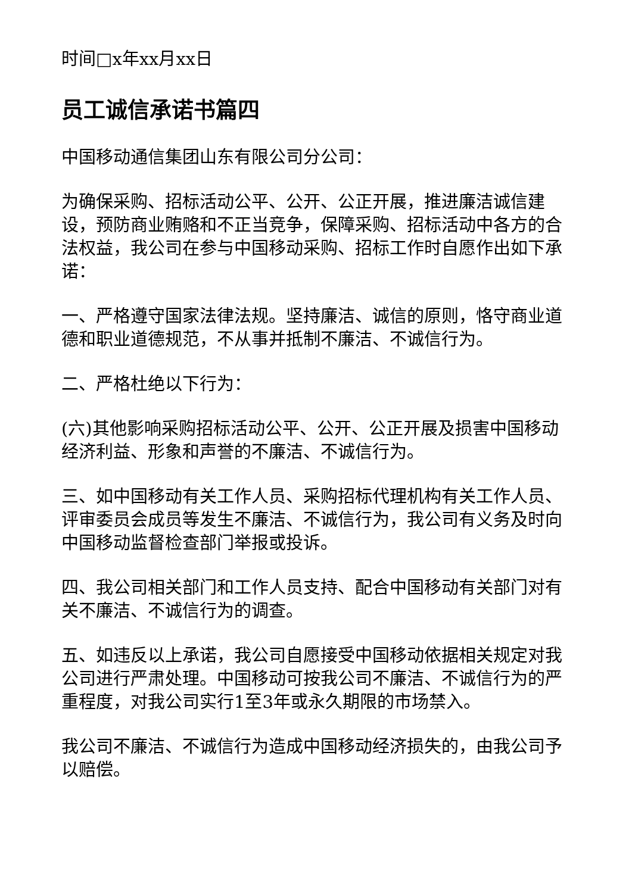时间□x年xx月xx日
员工诚信承诺书篇四
中国移动通信集团山东有限公司分公司：
为确保采购、招标活动公平、公开、公正开展，推进廉洁诚信建设，预防商业贿赂和不正当竞争，保障采购、招标活动中各方的合法权益，我公司在参与中国移动采购、招标工作时自愿作出如下承诺：
一、严格遵守国家法律法规。坚持廉洁、诚信的原则，恪守商业道德和职业道德规范，不从事并抵制不廉洁、不诚信行为。
二、严格杜绝以下行为：
(六)其他影响采购招标活动公平、公开、公正开展及损害中国移动经济利益、形象和声誉的不廉洁、不诚信行为。
三、如中国移动有关工作人员、采购招标代理机构有关工作人员、评审委员会成员等发生不廉洁、不诚信行为，我公司有义务及时向中国移动监督检查部门举报或投诉。
四、我公司相关部门和工作人员支持、配合中国移动有关部门对有关不廉洁、不诚信行为的调查。
五、如违反以上承诺，我公司自愿接受中国移动依据相关规定对我公司进行严肃处理。中国移动可按我公司不廉洁、不诚信行为的严重程度，对我公司实行1至3年或永久期限的市场禁入。
我公司不廉洁、不诚信行为造成中国移动经济损失的，由我公司予以赔偿。